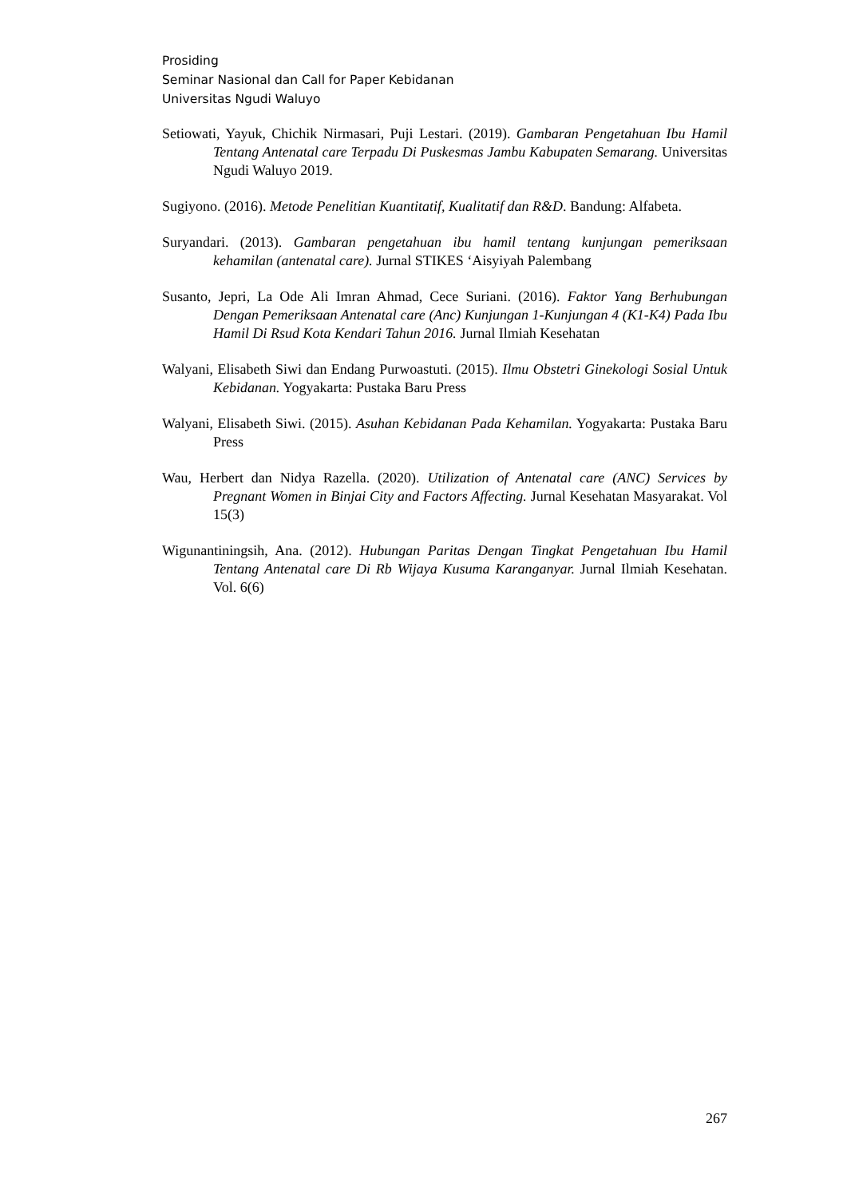Prosiding
Seminar Nasional dan Call for Paper Kebidanan
Universitas Ngudi Waluyo
Setiowati, Yayuk, Chichik Nirmasari, Puji Lestari. (2019). Gambaran Pengetahuan Ibu Hamil Tentang Antenatal care Terpadu Di Puskesmas Jambu Kabupaten Semarang. Universitas Ngudi Waluyo 2019.
Sugiyono. (2016). Metode Penelitian Kuantitatif, Kualitatif dan R&D. Bandung: Alfabeta.
Suryandari. (2013). Gambaran pengetahuan ibu hamil tentang kunjungan pemeriksaan kehamilan (antenatal care). Jurnal STIKES ‘Aisyiyah Palembang
Susanto, Jepri, La Ode Ali Imran Ahmad, Cece Suriani. (2016). Faktor Yang Berhubungan Dengan Pemeriksaan Antenatal care (Anc) Kunjungan 1-Kunjungan 4 (K1-K4) Pada Ibu Hamil Di Rsud Kota Kendari Tahun 2016. Jurnal Ilmiah Kesehatan
Walyani, Elisabeth Siwi dan Endang Purwoastuti. (2015). Ilmu Obstetri Ginekologi Sosial Untuk Kebidanan. Yogyakarta: Pustaka Baru Press
Walyani, Elisabeth Siwi. (2015). Asuhan Kebidanan Pada Kehamilan. Yogyakarta: Pustaka Baru Press
Wau, Herbert dan Nidya Razella. (2020). Utilization of Antenatal care (ANC) Services by Pregnant Women in Binjai City and Factors Affecting. Jurnal Kesehatan Masyarakat. Vol 15(3)
Wigunantiningsih, Ana. (2012). Hubungan Paritas Dengan Tingkat Pengetahuan Ibu Hamil Tentang Antenatal care Di Rb Wijaya Kusuma Karanganyar. Jurnal Ilmiah Kesehatan. Vol. 6(6)
267